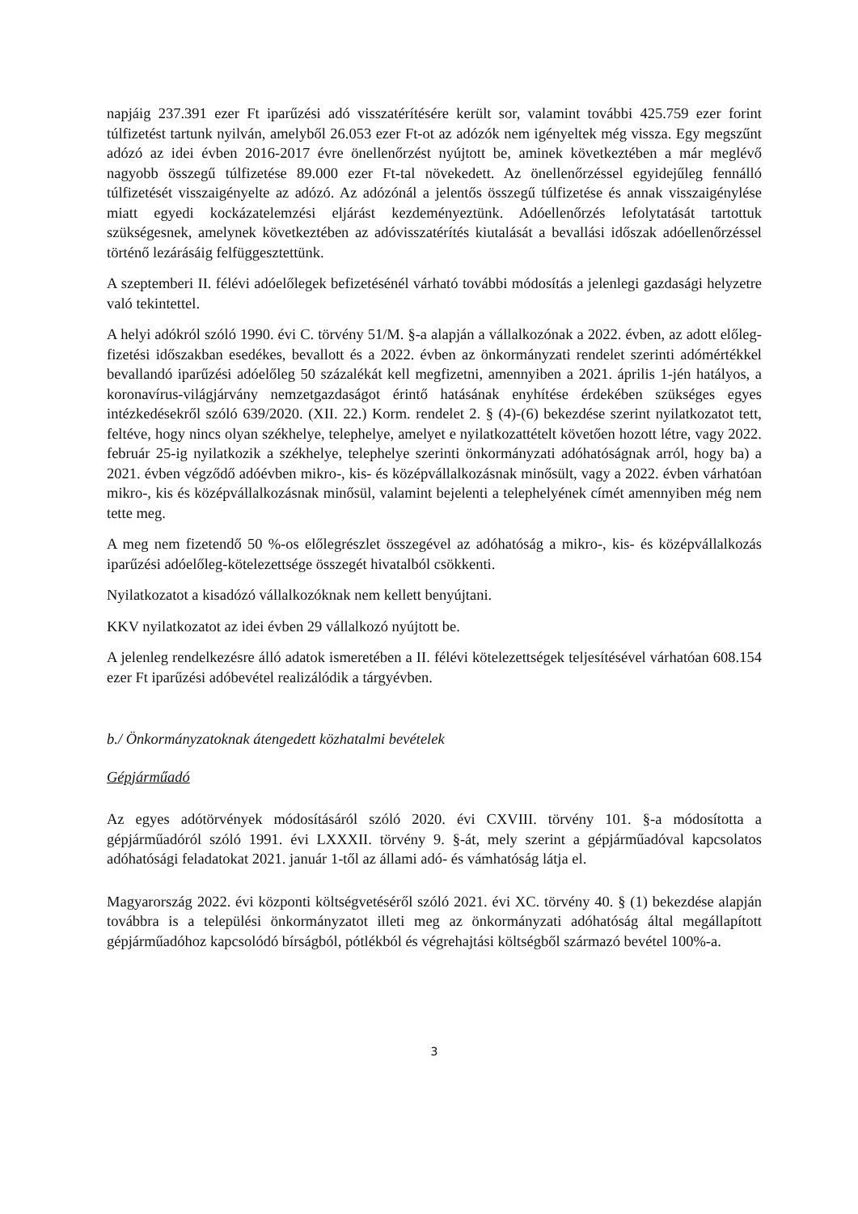napjáig 237.391 ezer Ft iparűzési adó visszatérítésére került sor, valamint további 425.759 ezer forint túlfizetést tartunk nyilván, amelyből 26.053 ezer Ft-ot az adózók nem igényeltek még vissza. Egy megszűnt adózó az idei évben 2016-2017 évre önellenőrzést nyújtott be, aminek következtében a már meglévő nagyobb összegű túlfizetése 89.000 ezer Ft-tal növekedett. Az önellenőrzéssel egyidejűleg fennálló túlfizetését visszaigényelte az adózó. Az adózónál a jelentős összegű túlfizetése és annak visszaigénylése miatt egyedi kockázatelemzési eljárást kezdeményeztünk. Adóellenőrzés lefolytatását tartottuk szükségesnek, amelynek következtében az adóvisszatérítés kiutalását a bevallási időszak adóellenőrzéssel történő lezárásáig felfüggesztettünk.
A szeptemberi II. félévi adóelőlegek befizetésénél várható további módosítás a jelenlegi gazdasági helyzetre való tekintettel.
A helyi adókról szóló 1990. évi C. törvény 51/M. §-a alapján a vállalkozónak a 2022. évben, az adott előleg-fizetési időszakban esedékes, bevallott és a 2022. évben az önkormányzati rendelet szerinti adómértékkel bevallandó iparűzési adóelőleg 50 százalékát kell megfizetni, amennyiben a 2021. április 1-jén hatályos, a koronavírus-világjárvány nemzetgazdaságot érintő hatásának enyhítése érdekében szükséges egyes intézkedésekről szóló 639/2020. (XII. 22.) Korm. rendelet 2. § (4)-(6) bekezdése szerint nyilatkozatot tett, feltéve, hogy nincs olyan székhelye, telephelye, amelyet e nyilatkozattételt követően hozott létre, vagy 2022. február 25-ig nyilatkozik a székhelye, telephelye szerinti önkormányzati adóhatóságnak arról, hogy ba) a 2021. évben végződő adóévben mikro-, kis- és középvállalkozásnak minősült, vagy a 2022. évben várhatóan mikro-, kis és középvállalkozásnak minősül, valamint bejelenti a telephelyének címét amennyiben még nem tette meg.
A meg nem fizetendő 50 %-os előlegrészlet összegével az adóhatóság a mikro-, kis- és középvállalkozás iparűzési adóelőleg-kötelezettsége összegét hivatalból csökkenti.
Nyilatkozatot a kisadózó vállalkozóknak nem kellett benyújtani.
KKV nyilatkozatot az idei évben 29 vállalkozó nyújtott be.
A jelenleg rendelkezésre álló adatok ismeretében a II. félévi kötelezettségek teljesítésével várhatóan 608.154 ezer Ft iparűzési adóbevétel realizálódik a tárgyévben.
b./ Önkormányzatoknak átengedett közhatalmi bevételek
Gépjárműadó
Az egyes adótörvények módosításáról szóló 2020. évi CXVIII. törvény 101. §-a módosította a gépjárműadóról szóló 1991. évi LXXXII. törvény 9. §-át, mely szerint a gépjárműadóval kapcsolatos adóhatósági feladatokat 2021. január 1-től az állami adó- és vámhatóság látja el.
Magyarország 2022. évi központi költségvetéséről szóló 2021. évi XC. törvény 40. § (1) bekezdése alapján továbbra is a települési önkormányzatot illeti meg az önkormányzati adóhatóság által megállapított gépjárműadóhoz kapcsolódó bírságból, pótlékból és végrehajtási költségből származó bevétel 100%-a.
3